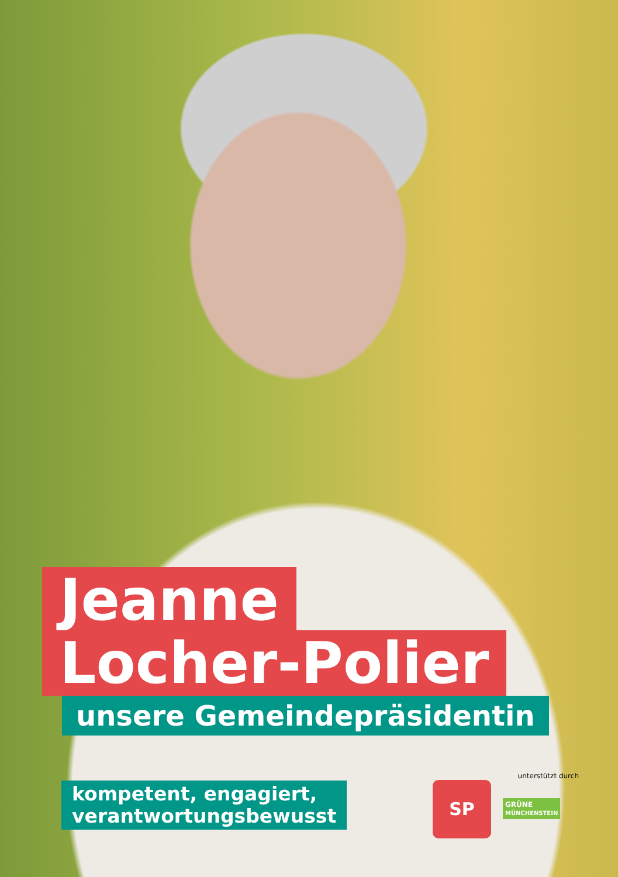Jeanne
Locher-Polier
unsere Gemeindepräsidentin
kompetent, engagiert,
verantwortungsbewusst
unterstützt durch
SP GRÜNE
MÜNCHENSTEIN